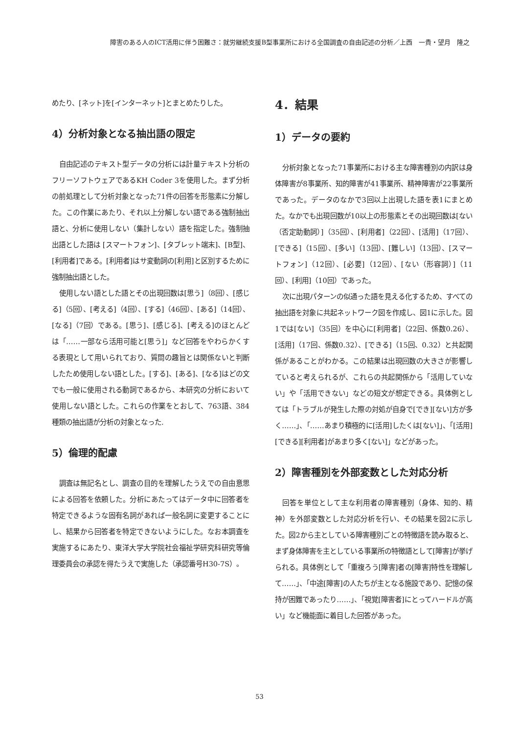障害のある人のICT活用に伴う困難さ：就労継続支援B型事業所における全国調査の自由記述の分析／上西　一貴・望月　隆之
めたり、[ネット]を[インターネット]とまとめたりした。
4）分析対象となる抽出語の限定
自由記述のテキスト型データの分析には計量テキスト分析のフリーソフトウェアであるKH Coder 3を使用した。まず分析の前処理として分析対象となった71件の回答を形態素に分解した。この作業にあたり、それ以上分解しない語である強制抽出語と、分析に使用しない（集計しない）語を指定した。強制抽出語とした語は [スマートフォン]、[タブレット端末]、[B型]、[利用者]である。[利用者]はサ変動詞の[利用]と区別するために強制抽出語とした。
使用しない語とした語とその出現回数は[思う]（8回）、[感じる]（5回）、[考える]（4回）、[する]（46回）、[ある]（14回）、[なる]（7回）である。[思う]、[感じる]、[考える]のほとんどは「……一部なら活用可能と[思う]」など回答をやわらかくする表現として用いられており、質問の趣旨とは関係ないと判断したため使用しない語とした。[する]、[ある]、[なる]はどの文でも一般に使用される動詞であるから、本研究の分析において使用しない語とした。これらの作業をとおして、763語、384種類の抽出語が分析の対象となった.
5）倫理的配慮
調査は無記名とし、調査の目的を理解したうえでの自由意思による回答を依頼した。分析にあたってはデータ中に回答者を特定できるような固有名詞があれば一般名詞に変更することにし、結果から回答者を特定できないようにした。なお本調査を実施するにあたり、東洋大学大学院社会福祉学研究科研究等倫理委員会の承認を得たうえで実施した（承認番号H30-7S）。
4．結果
1）データの要約
分析対象となった71事業所における主な障害種別の内訳は身体障害が8事業所、知的障害が41事業所、精神障害が22事業所であった。データのなかで3回以上出現した語を表1にまとめた。なかでも出現回数が10以上の形態素とその出現回数は[ない（否定助動詞）]（35回）、[利用者]（22回）、[活用]（17回）、[できる]（15回）、[多い]（13回）、[難しい]（13回）、[スマートフォン]（12回）、[必要]（12回）、[ない（形容詞）]（11回）、[利用]（10回）であった。
次に出現パターンの似通った語を見える化するため、すべての抽出語を対象に共起ネットワーク図を作成し、図1に示した。図1では[ない]（35回）を中心に[利用者]（22回、係数0.26）、[活用]（17回、係数0.32）、[できる]（15回、0.32）と共起関係があることがわかる。この結果は出現回数の大きさが影響していると考えられるが、これらの共起関係から「活用していない」や「活用できない」などの短文が想定できる。具体例としては「トラブルが発生した際の対処が自身で[でき][ない]方が多く……」、「……あまり積極的に[活用]したくは[ない]」、「[活用][できる][利用者]があまり多く[ない]」などがあった。
2）障害種別を外部変数とした対応分析
回答を単位として主な利用者の障害種別（身体、知的、精神）を外部変数とした対応分析を行い、その結果を図2に示した。図2から主としている障害種別ごとの特徴語を読み取ると、まず身体障害を主としている事業所の特徴語として[障害]が挙げられる。具体例として「重複ろう[障害]者の[障害]特性を理解して……」、「中途[障害]の人たちが主となる施設であり、記憶の保持が困難であったり……」、「視覚[障害者]にとってハードルが高い」など機能面に着目した回答があった。
53